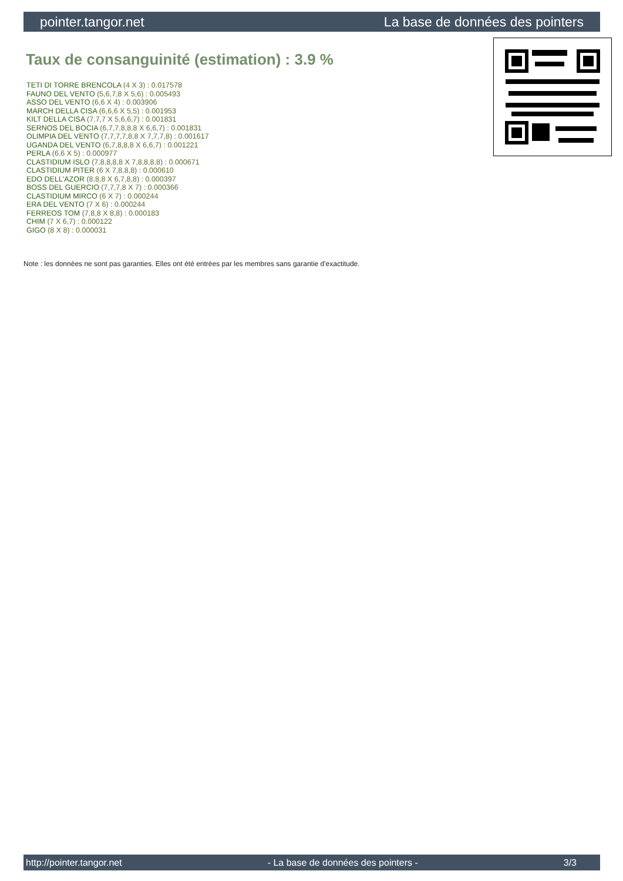pointer.tangor.net La base de données des pointers
Taux de consanguinité (estimation) : 3.9 %
TETI DI TORRE BRENCOLA (4 X 3) : 0.017578
FAUNO DEL VENTO (5,6,7,8 X 5,6) : 0.005493
ASSO DEL VENTO (6,6 X 4) : 0.003906
MARCH DELLA CISA (6,6,6 X 5,5) : 0.001953
KILT DELLA CISA (7,7,7 X 5,6,6,7) : 0.001831
SERNOS DEL BOCIA (6,7,7,8,8,8 X 6,6,7) : 0.001831
OLIMPIA DEL VENTO (7,7,7,7,8,8 X 7,7,7,8) : 0.001617
UGANDA DEL VENTO (6,7,8,8,8 X 6,6,7) : 0.001221
PERLA (6,6 X 5) : 0.000977
CLASTIDIUM ISLO (7,8,8,8,8 X 7,8,8,8,8) : 0.000671
CLASTIDIUM PITER (6 X 7,8,8,8) : 0.000610
EDO DELL'AZOR (8,8,8 X 6,7,8,8) : 0.000397
BOSS DEL GUERCIO (7,7,7,8 X 7) : 0.000366
CLASTIDIUM MIRCO (6 X 7) : 0.000244
ERA DEL VENTO (7 X 6) : 0.000244
FERREOS TOM (7,8,8 X 8,8) : 0.000183
CHIM (7 X 6,7) : 0.000122
GIGO (8 X 8) : 0.000031
Note : les données ne sont pas garanties. Elles ont été entrées par les membres sans garantie d'exactitude.
http://pointer.tangor.net - La base de données des pointers - 3/3